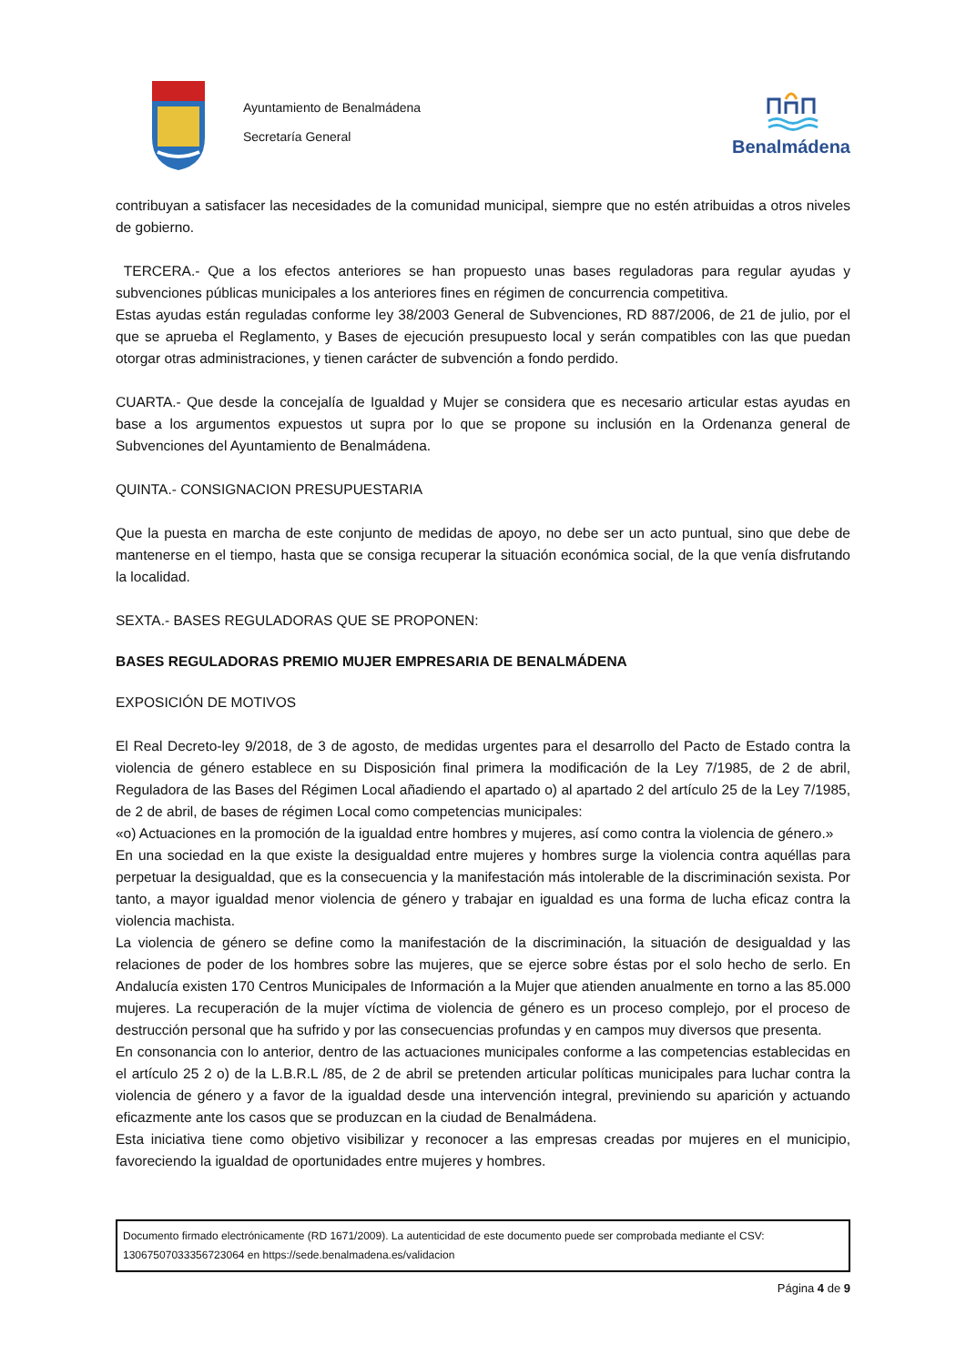Ayuntamiento de Benalmádena
Secretaría General
Benalmádena
contribuyan a satisfacer las necesidades de la comunidad municipal, siempre que no estén atribuidas a otros niveles de gobierno.
TERCERA.- Que a los efectos anteriores se han propuesto unas bases reguladoras para regular ayudas y subvenciones públicas municipales a los anteriores fines en régimen de concurrencia competitiva.
Estas ayudas están reguladas conforme ley 38/2003 General de Subvenciones, RD 887/2006, de 21 de julio, por el que se aprueba el Reglamento, y Bases de ejecución presupuesto local y serán compatibles con las que puedan otorgar otras administraciones, y tienen carácter de subvención a fondo perdido.
CUARTA.- Que desde la concejalía de Igualdad y Mujer se considera que es necesario articular estas ayudas en base a los argumentos expuestos ut supra por lo que se propone su inclusión en la Ordenanza general de Subvenciones del Ayuntamiento de Benalmádena.
QUINTA.- CONSIGNACION PRESUPUESTARIA
Que la puesta en marcha de este conjunto de medidas de apoyo, no debe ser un acto puntual, sino que debe de mantenerse en el tiempo, hasta que se consiga recuperar la situación económica social, de la que venía disfrutando la localidad.
SEXTA.- BASES REGULADORAS QUE SE PROPONEN:
BASES REGULADORAS PREMIO MUJER EMPRESARIA DE BENALMÁDENA
EXPOSICIÓN DE MOTIVOS
El Real Decreto-ley 9/2018, de 3 de agosto, de medidas urgentes para el desarrollo del Pacto de Estado contra la violencia de género establece en su Disposición final primera la modificación de la Ley 7/1985, de 2 de abril, Reguladora de las Bases del Régimen Local añadiendo el apartado o) al apartado 2 del artículo 25 de la Ley 7/1985, de 2 de abril, de bases de régimen Local como competencias municipales:
«o) Actuaciones en la promoción de la igualdad entre hombres y mujeres, así como contra la violencia de género.»
En una sociedad en la que existe la desigualdad entre mujeres y hombres surge la violencia contra aquéllas para perpetuar la desigualdad, que es la consecuencia y la manifestación más intolerable de la discriminación sexista. Por tanto, a mayor igualdad menor violencia de género y trabajar en igualdad es una forma de lucha eficaz contra la violencia machista.
La violencia de género se define como la manifestación de la discriminación, la situación de desigualdad y las relaciones de poder de los hombres sobre las mujeres, que se ejerce sobre éstas por el solo hecho de serlo. En Andalucía existen 170 Centros Municipales de Información a la Mujer que atienden anualmente en torno a las 85.000 mujeres. La recuperación de la mujer víctima de violencia de género es un proceso complejo, por el proceso de destrucción personal que ha sufrido y por las consecuencias profundas y en campos muy diversos que presenta.
En consonancia con lo anterior, dentro de las actuaciones municipales conforme a las competencias establecidas en el artículo 25 2 o) de la L.B.R.L /85, de 2 de abril se pretenden articular políticas municipales para luchar contra la violencia de género y a favor de la igualdad desde una intervención integral, previniendo su aparición y actuando eficazmente ante los casos que se produzcan en la ciudad de Benalmádena.
Esta iniciativa tiene como objetivo visibilizar y reconocer a las empresas creadas por mujeres en el municipio, favoreciendo la igualdad de oportunidades entre mujeres y hombres.
Documento firmado electrónicamente (RD 1671/2009). La autenticidad de este documento puede ser comprobada mediante el CSV:
13067507033356723064 en https://sede.benalmadena.es/validacion
Página 4 de 9